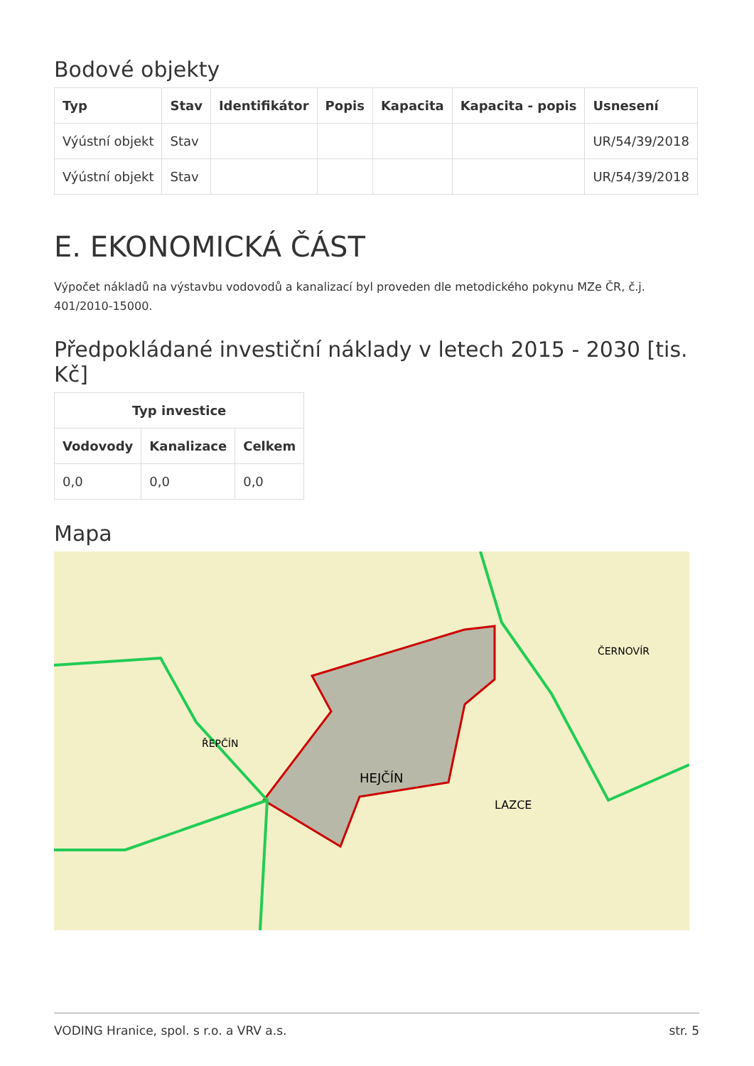Bodové objekty
| Typ | Stav | Identifikátor | Popis | Kapacita | Kapacita - popis | Usnesení |
| --- | --- | --- | --- | --- | --- | --- |
| Výústní objekt | Stav | | | | | UR/54/39/2018 |
| Výústní objekt | Stav | | | | | UR/54/39/2018 |
E. EKONOMICKÁ ČÁST
Výpočet nákladů na výstavbu vodovodů a kanalizací byl proveden dle metodického pokynu MZe ČR, č.j. 401/2010-15000.
Předpokládané investiční náklady v letech 2015 - 2030 [tis. Kč]
| Typ investice | | |
| --- | --- | --- |
| Vodovody | Kanalizace | Celkem |
| 0,0 | 0,0 | 0,0 |
Mapa
HEJČÍN
ŘEPČÍN
ČERNOVÍR
LAZCE
VODING Hranice, spol. s r.o. a VRV a.s. str. 5